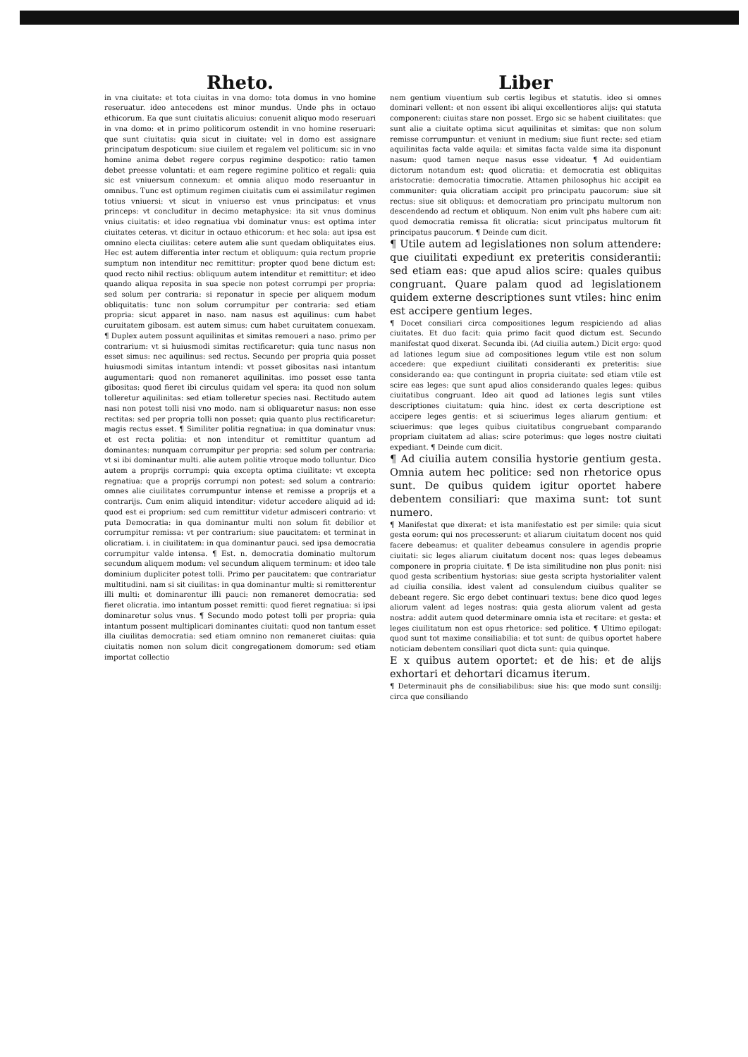Rheto.
in vna ciuitate: et tota ciuitas in vna domo: tota domus in vno homine reseruatur. ideo antecedens est minor mundus. Unde phs in octauo ethicorum. Ea que sunt ciuitatis alicuius: conuenit aliquo modo reseruari in vna domo: et in primo politicorum ostendit in vno homine reseruari: que sunt ciuitatis: quia sicut in ciuitate: vel in domo est assignare principatum despoticum: siue ciuilem et regalem vel politicum: sic in vno homine anima debet regere corpus regimine despotico: ratio tamen debet preesse voluntati: et eam regere regimine politico et regali: quia sic est vniuersum connexum: et omnia aliquo modo reseruantur in omnibus. Tunc est optimum regimen ciuitatis cum ei assimilatur regimen totius vniuersi: vt sicut in vniuerso est vnus principatus: et vnus princeps: vt concluditur in decimo metaphysice: ita sit vnus dominus vnius ciuitatis: et ideo regnatiua vbi dominatur vnus: est optima inter ciuitates ceteras. vt dicitur in octauo ethicorum: et hec sola: aut ipsa est omnino electa ciuilitas: cetere autem alie sunt quedam obliquitates eius. Hec est autem differentia inter rectum et obliquum: quia rectum proprie sumptum non intenditur nec remittitur: propter quod bene dictum est: quod recto nihil rectius: obliquum autem intenditur et remittitur: et ideo quando aliqua reposita in sua specie non potest corrumpi per propria: sed solum per contraria: si reponatur in specie per aliquem modum obliquitatis: tunc non solum corrumpitur per contraria: sed etiam propria: sicut apparet in naso. nam nasus est aquilinus: cum habet curuitatem gibosam. est autem simus: cum habet curuitatem conuexam. ¶ Duplex autem possunt aquilinitas et simitas remoueri a naso. primo per contrarium: vt si huiusmodi simitas rectificaretur: quia tunc nasus non esset simus: nec aquilinus: sed rectus. Secundo per propria quia posset huiusmodi simitas intantum intendi: vt posset gibositas nasi intantum augumentari: quod non remaneret aquilinitas. imo posset esse tanta gibositas: quod fieret ibi circulus quidam vel spera: ita quod non solum tolleretur aquilinitas: sed etiam tolleretur species nasi. Rectitudo autem nasi non potest tolli nisi vno modo. nam si obliquaretur nasus: non esse rectitas: sed per propria tolli non posset: quia quanto plus rectificaretur: magis rectus esset. ¶ Similiter politia regnatiua: in qua dominatur vnus: et est recta politia: et non intenditur et remittitur quantum ad dominantes: nunquam corrumpitur per propria: sed solum per contraria: vt si ibi dominantur multi. alie autem politie vtroque modo tolluntur. Dico autem a proprijs corrumpi: quia excepta optima ciuilitate: vt excepta regnatiua: que a proprijs corrumpi non potest: sed solum a contrario: omnes alie ciuilitates corrumpuntur intense et remisse a proprijs et a contrarijs. Cum enim aliquid intenditur: videtur accedere aliquid ad id: quod est ei proprium: sed cum remittitur videtur admisceri contrario: vt puta Democratia: in qua dominantur multi non solum fit debilior et corrumpitur remissa: vt per contrarium: siue paucitatem: et terminat in olicratiam. i. in ciuilitatem: in qua dominantur pauci. sed ipsa democratia corrumpitur valde intensa. ¶ Est. n. democratia dominatio multorum secundum aliquem modum: vel secundum aliquem terminum: et ideo tale dominium dupliciter potest tolli. Primo per paucitatem: que contrariatur multitudini. nam si sit ciuilitas: in qua dominantur multi: si remitterentur illi multi: et dominarentur illi pauci: non remaneret democratia: sed fieret olicratia. imo intantum posset remitti: quod fieret regnatiua: si ipsi dominaretur solus vnus. ¶ Secundo modo potest tolli per propria: quia intantum possent multiplicari dominantes ciuitati: quod non tantum esset illa ciuilitas democratia: sed etiam omnino non remaneret ciuitas: quia ciuitatis nomen non solum dicit congregationem domorum: sed etiam importat collectio
Liber
nem gentium viuentium sub certis legibus et statutis. ideo si omnes dominari vellent: et non essent ibi aliqui excellentiores alijs: qui statuta componerent: ciuitas stare non posset. Ergo sic se habent ciuilitates: que sunt alie a ciuitate optima sicut aquilinitas et simitas: que non solum remisse corrumpuntur: et veniunt in medium: siue fiunt recte: sed etiam aquilinitas facta valde aquila: et simitas facta valde sima ita disponunt nasum: quod tamen neque nasus esse videatur. ¶ Ad euidentiam dictorum notandum est: quod olicratia: et democratia est obliquitas aristocratie: democratia timocratie. Attamen philosophus hic accipit ea communiter: quia olicratiam accipit pro principatu paucorum: siue sit rectus: siue sit obliquus: et democratiam pro principatu multorum non descendendo ad rectum et obliquum. Non enim vult phs habere cum ait: quod democratia remissa fit olicratia: sicut principatus multorum fit principatus paucorum. ¶ Deinde cum dicit.
¶ Utile autem ad legislationes non solum attendere: que ciuilitati expediunt ex preteritis considerantii: sed etiam eas: que apud alios scire: quales quibus congruant. Quare palam quod ad legislationem quidem externe descriptiones sunt vtiles: hinc enim est accipere gentium leges.
¶ Docet consiliari circa compositiones legum respiciendo ad alias ciuitates. Et duo facit: quia primo facit quod dictum est. Secundo manifestat quod dixerat. Secunda ibi. (Ad ciuilia autem.) Dicit ergo: quod ad lationes legum siue ad compositiones legum vtile est non solum accedere: que expediunt ciuilitati consideranti ex preteritis: siue considerando ea: que contingunt in propria ciuitate: sed etiam vtile est scire eas leges: que sunt apud alios considerando quales leges: quibus ciuitatibus congruant. Ideo ait quod ad lationes legis sunt vtiles descriptiones ciuitatum: quia hinc. idest ex certa descriptione est accipere leges gentis: et si sciuerimus leges aliarum gentium: et sciuerimus: que leges quibus ciuitatibus congruebant comparando propriam ciuitatem ad alias: scire poterimus: que leges nostre ciuitati expediant. ¶ Deinde cum dicit.
¶ Ad ciuilia autem consilia hystorie gentium gesta. Omnia autem hec politice: sed non rhetorice opus sunt. De quibus quidem igitur oportet habere debentem consiliari: que maxima sunt: tot sunt numero.
¶ Manifestat que dixerat: et ista manifestatio est per simile: quia sicut gesta eorum: qui nos precesserunt: et aliarum ciuitatum docent nos quid facere debeamus: et qualiter debeamus consulere in agendis proprie ciuitati: sic leges aliarum ciuitatum docent nos: quas leges debeamus componere in propria ciuitate. ¶ De ista similitudine non plus ponit: nisi quod gesta scribentium hystorias: siue gesta scripta hystorialiter valent ad ciuilia consilia. idest valent ad consulendum ciuibus qualiter se debeant regere. Sic ergo debet continuari textus: bene dico quod leges aliorum valent ad leges nostras: quia gesta aliorum valent ad gesta nostra: addit autem quod determinare omnia ista et recitare: et gesta: et leges ciuilitatum non est opus rhetorice: sed politice. ¶ Ultimo epilogat: quod sunt tot maxime consiliabilia: et tot sunt: de quibus oportet habere noticiam debentem consiliari quot dicta sunt: quia quinque.
E x quibus autem oportet: et de his: et de alijs exhortari et dehortari dicamus iterum.
¶ Determinauit phs de consiliabilibus: siue his: que modo sunt consilij: circa que consiliando